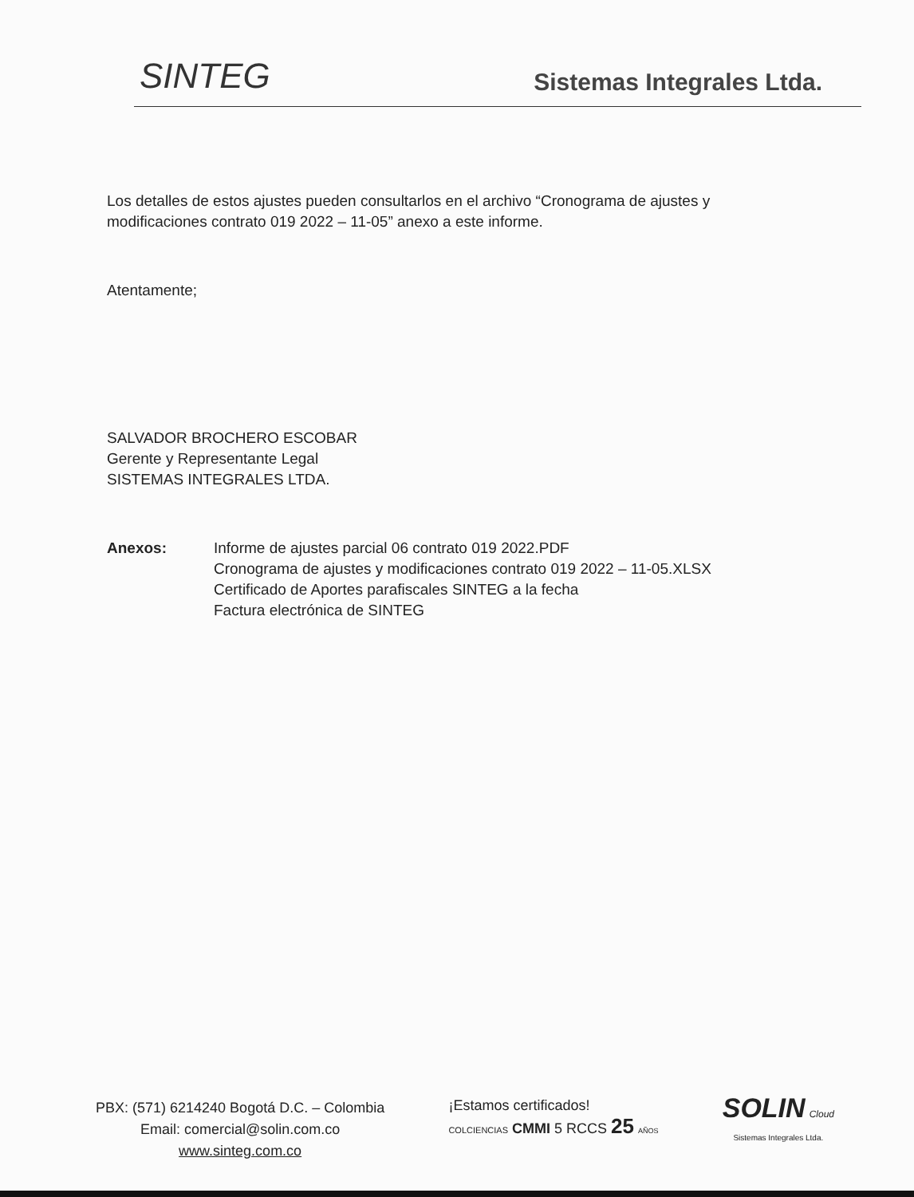SINTEG
Sistemas Integrales Ltda.
Los detalles de estos ajustes pueden consultarlos en el archivo “Cronograma de ajustes y modificaciones contrato 019 2022 – 11-05” anexo a este informe.
Atentamente;
SALVADOR BROCHERO ESCOBAR
Gerente y Representante Legal
SISTEMAS INTEGRALES LTDA.
Anexos: Informe de ajustes parcial 06 contrato 019 2022.PDF
Cronograma de ajustes y modificaciones contrato 019 2022 – 11-05.XLSX
Certificado de Aportes parafiscales SINTEG a la fecha
Factura electrónica de SINTEG
PBX: (571) 6214240 Bogotá D.C. – Colombia
Email: comercial@solin.com.co
www.sinteg.com.co
¡Estamos certificados!
COLCIENCIAS CMMI 5 RCCS 25 AÑOS
SOLIN Cloud
Sistemas Integrales Ltda.